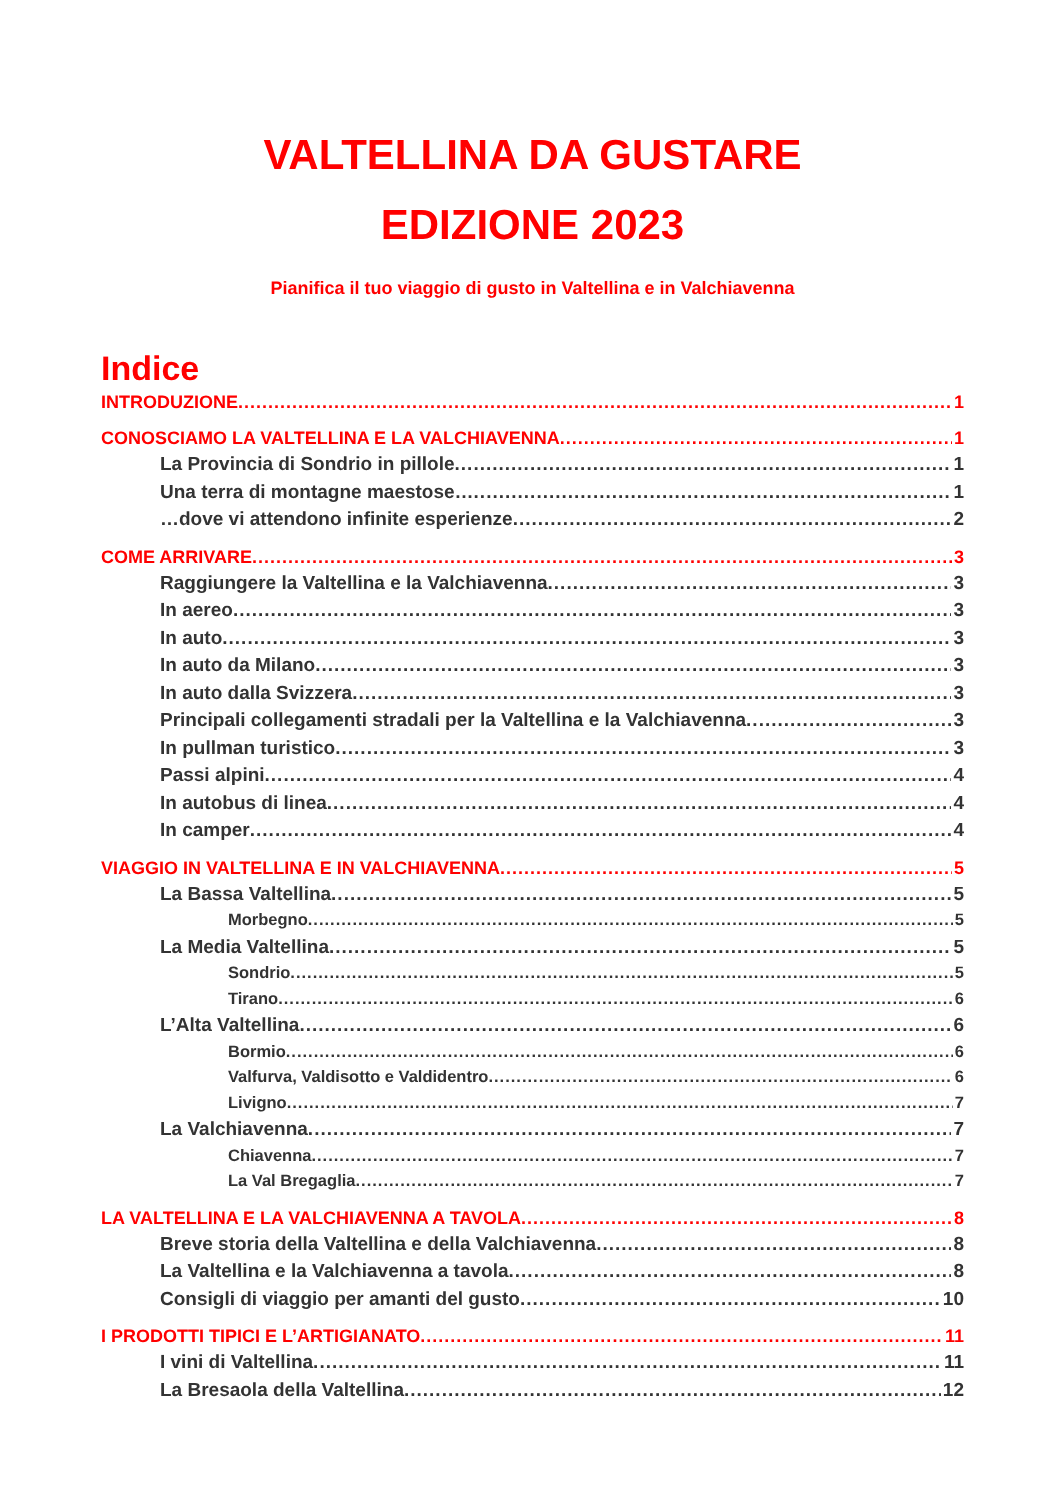VALTELLINA DA GUSTARE
EDIZIONE 2023
Pianifica il tuo viaggio di gusto in Valtellina e in Valchiavenna
Indice
INTRODUZIONE 1
CONOSCIAMO LA VALTELLINA E LA VALCHIAVENNA 1
La Provincia di Sondrio in pillole 1
Una terra di montagne maestose… 1
…dove vi attendono infinite esperienze 2
COME ARRIVARE 3
Raggiungere la Valtellina e la Valchiavenna 3
In aereo 3
In auto 3
In auto da Milano 3
In auto dalla Svizzera 3
Principali collegamenti stradali per la Valtellina e la Valchiavenna 3
In pullman turistico 3
Passi alpini 4
In autobus di linea 4
In camper 4
VIAGGIO IN VALTELLINA E IN VALCHIAVENNA 5
La Bassa Valtellina 5
Morbegno 5
La Media Valtellina 5
Sondrio 5
Tirano 6
L’Alta Valtellina 6
Bormio 6
Valfurva, Valdisotto e Valdidentro 6
Livigno 7
La Valchiavenna 7
Chiavenna 7
La Val Bregaglia 7
LA VALTELLINA E LA VALCHIAVENNA A TAVOLA 8
Breve storia della Valtellina e della Valchiavenna 8
La Valtellina e la Valchiavenna a tavola 8
Consigli di viaggio per amanti del gusto 10
I PRODOTTI TIPICI E L’ARTIGIANATO 11
I vini di Valtellina 11
La Bresaola della Valtellina 12